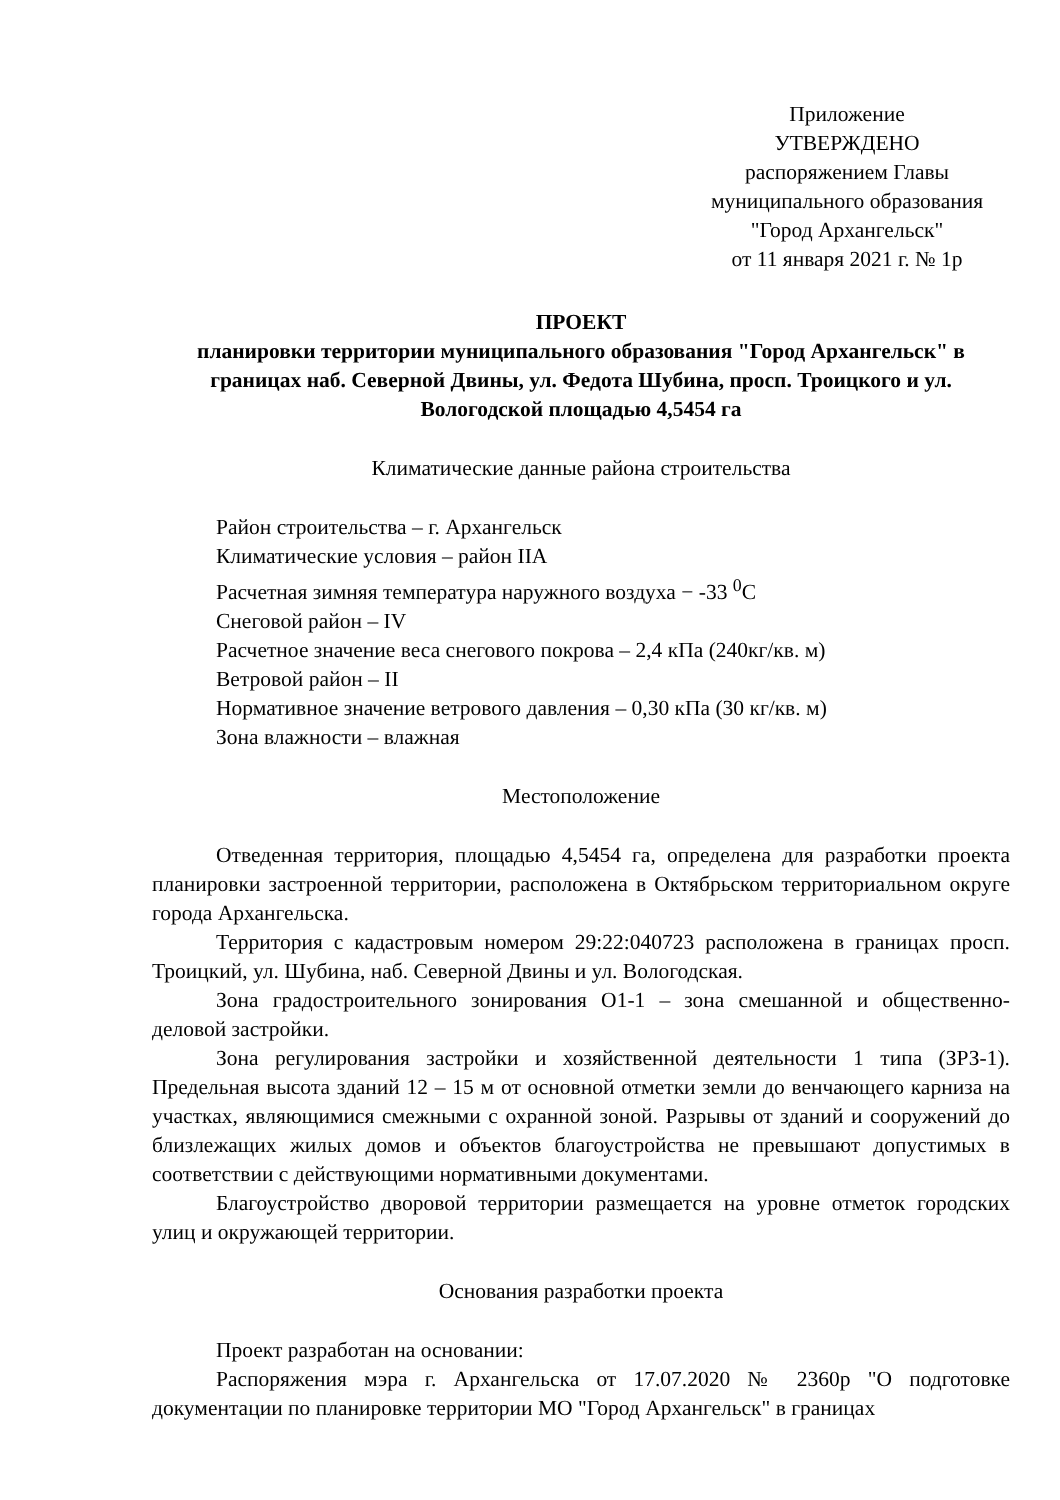Приложение
УТВЕРЖДЕНО
распоряжением Главы
муниципального образования
"Город Архангельск"
от 11 января 2021 г. № 1р
ПРОЕКТ
планировки территории муниципального образования "Город Архангельск" в границах наб. Северной Двины, ул. Федота Шубина, просп. Троицкого и ул. Вологодской площадью 4,5454 га
Климатические данные района строительства
Район строительства – г. Архангельск
Климатические условия – район IIА
Расчетная зимняя температура наружного воздуха − -33 <sup>0</sup>С
Снеговой район – IV
Расчетное значение веса снегового покрова – 2,4 кПа (240кг/кв. м)
Ветровой район – II
Нормативное значение ветрового давления – 0,30 кПа (30 кг/кв. м)
Зона влажности – влажная
Местоположение
Отведенная территория, площадью 4,5454 га, определена для разработки проекта планировки застроенной территории, расположена в Октябрьском территориальном округе города Архангельска.
Территория с кадастровым номером 29:22:040723 расположена в границах просп. Троицкий, ул. Шубина, наб. Северной Двины и ул. Вологодская.
Зона градостроительного зонирования О1-1 – зона смешанной и общественно-деловой застройки.
Зона регулирования застройки и хозяйственной деятельности 1 типа (ЗРЗ-1). Предельная высота зданий 12 – 15 м от основной отметки земли до венчающего карниза на участках, являющимися смежными с охранной зоной. Разрывы от зданий и сооружений до близлежащих жилых домов и объектов благоустройства не превышают допустимых в соответствии с действующими нормативными документами.
Благоустройство дворовой территории размещается на уровне отметок городских улиц и окружающей территории.
Основания разработки проекта
Проект разработан на основании:
Распоряжения мэра г. Архангельска от 17.07.2020 № 2360р "О подготовке документации по планировке территории МО "Город Архангельск" в границах